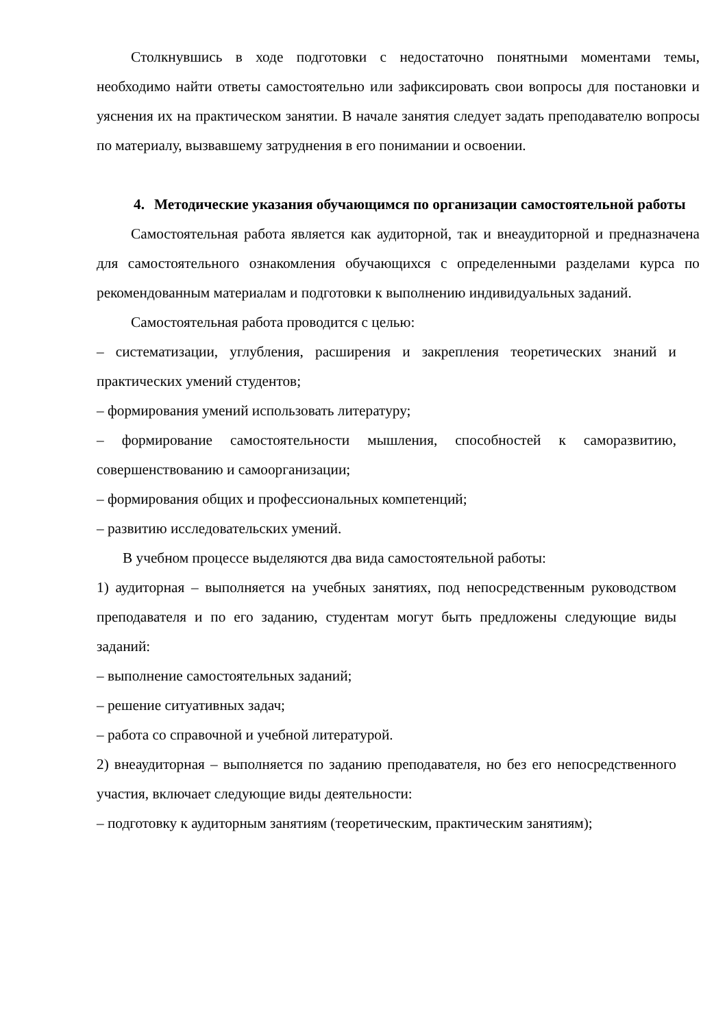Столкнувшись в ходе подготовки с недостаточно понятными моментами темы, необходимо найти ответы самостоятельно или зафиксировать свои вопросы для постановки и уяснения их на практическом занятии. В начале занятия следует задать преподавателю вопросы по материалу, вызвавшему затруднения в его понимании и освоении.
4. Методические указания обучающимся по организации самостоятельной работы
Самостоятельная работа является как аудиторной, так и внеаудиторной и предназначена для самостоятельного ознакомления обучающихся с определенными разделами курса по рекомендованным материалам и подготовки к выполнению индивидуальных заданий.
Самостоятельная работа проводится с целью:
– систематизации, углубления, расширения и закрепления теоретических знаний и практических умений студентов;
– формирования умений использовать литературу;
– формирование самостоятельности мышления, способностей к саморазвитию, совершенствованию и самоорганизации;
– формирования общих и профессиональных компетенций;
– развитию исследовательских умений.
В учебном процессе выделяются два вида самостоятельной работы:
1) аудиторная – выполняется на учебных занятиях, под непосредственным руководством преподавателя и по его заданию, студентам могут быть предложены следующие виды заданий:
– выполнение самостоятельных заданий;
– решение ситуативных задач;
– работа со справочной и учебной литературой.
2) внеаудиторная – выполняется по заданию преподавателя, но без его непосредственного участия, включает следующие виды деятельности:
– подготовку к аудиторным занятиям (теоретическим, практическим занятиям);